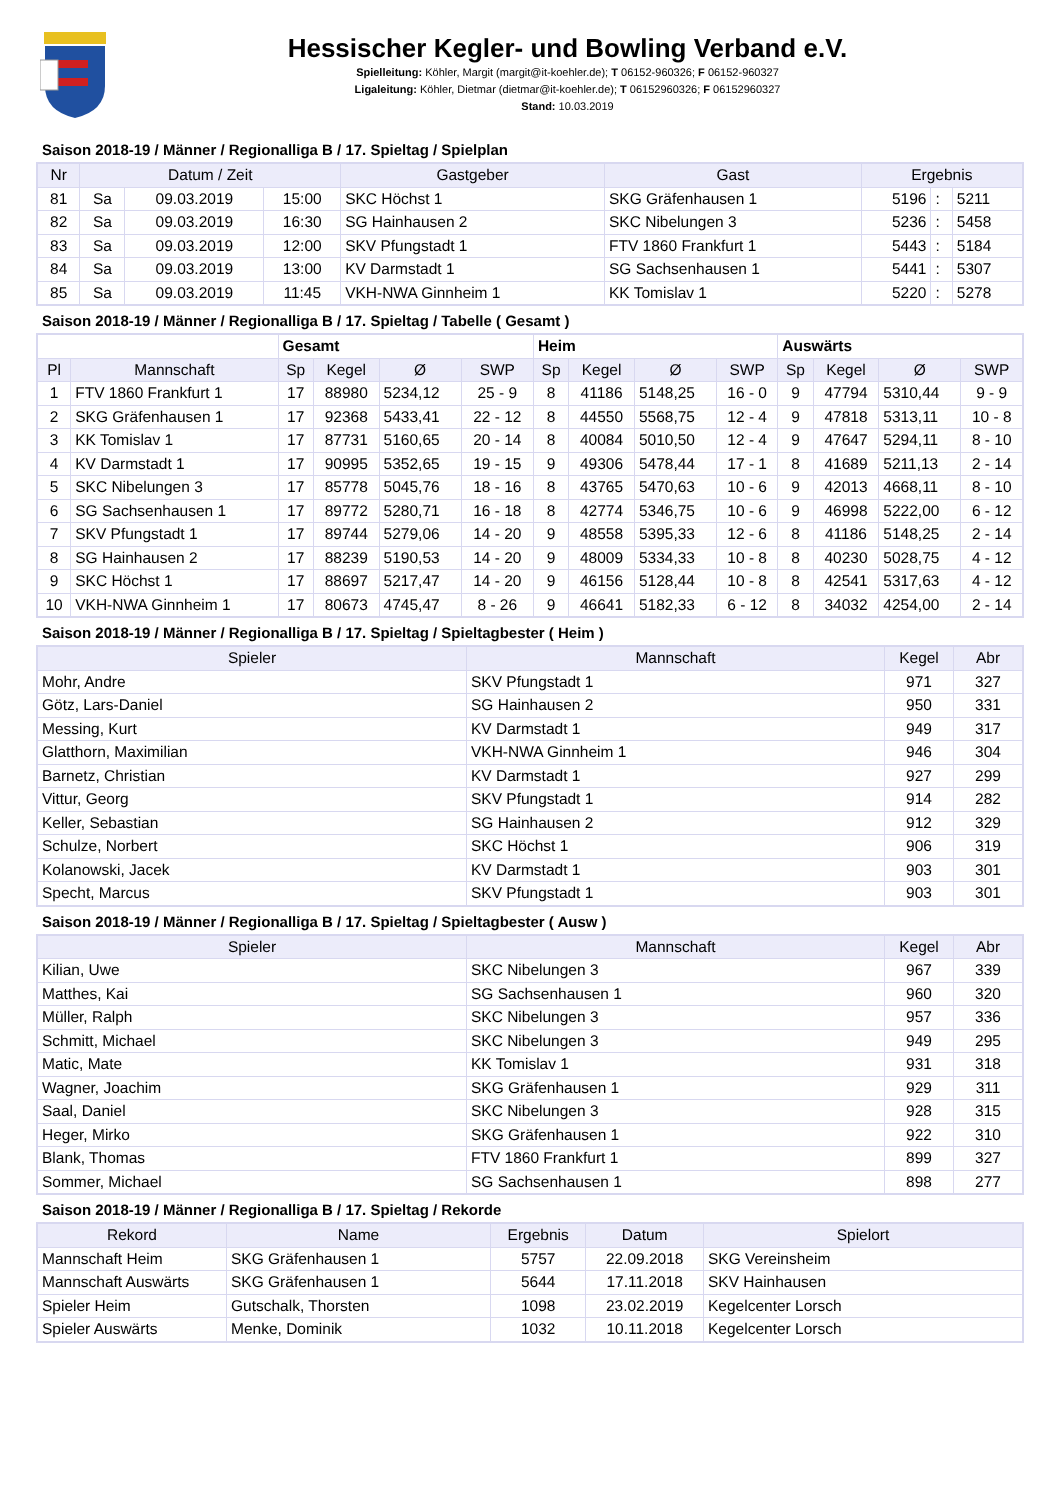Hessischer Kegler- und Bowling Verband e.V.
Spielleitung: Köhler, Margit (margit@it-koehler.de); T 06152-960326; F 06152-960327
Ligaleitung: Köhler, Dietmar (dietmar@it-koehler.de); T 06152960326; F 06152960327
Stand: 10.03.2019
Saison 2018-19 / Männer / Regionalliga B / 17. Spieltag / Spielplan
| Nr | Datum / Zeit | | | Gastgeber | Gast | Ergebnis | | |
| --- | --- | --- | --- | --- | --- | --- | --- | --- |
| 81 | Sa | 09.03.2019 | 15:00 | SKC Höchst 1 | SKG Gräfenhausen 1 | 5196 | : | 5211 |
| 82 | Sa | 09.03.2019 | 16:30 | SG Hainhausen 2 | SKC Nibelungen 3 | 5236 | : | 5458 |
| 83 | Sa | 09.03.2019 | 12:00 | SKV Pfungstadt 1 | FTV 1860 Frankfurt 1 | 5443 | : | 5184 |
| 84 | Sa | 09.03.2019 | 13:00 | KV Darmstadt 1 | SG Sachsenhausen 1 | 5441 | : | 5307 |
| 85 | Sa | 09.03.2019 | 11:45 | VKH-NWA Ginnheim 1 | KK Tomislav 1 | 5220 | : | 5278 |
Saison 2018-19 / Männer / Regionalliga B / 17. Spieltag / Tabelle ( Gesamt )
| | | Gesamt | | | | Heim | | | | Auswärts | | | |
| Pl | Mannschaft | Sp | Kegel | Ø | SWP | Sp | Kegel | Ø | SWP | Sp | Kegel | Ø | SWP |
| 1 | FTV 1860 Frankfurt 1 | 17 | 88980 | 5234,12 | 25 - 9 | 8 | 41186 | 5148,25 | 16 - 0 | 9 | 47794 | 5310,44 | 9 - 9 |
| 2 | SKG Gräfenhausen 1 | 17 | 92368 | 5433,41 | 22 - 12 | 8 | 44550 | 5568,75 | 12 - 4 | 9 | 47818 | 5313,11 | 10 - 8 |
| 3 | KK Tomislav 1 | 17 | 87731 | 5160,65 | 20 - 14 | 8 | 40084 | 5010,50 | 12 - 4 | 9 | 47647 | 5294,11 | 8 - 10 |
| 4 | KV Darmstadt 1 | 17 | 90995 | 5352,65 | 19 - 15 | 9 | 49306 | 5478,44 | 17 - 1 | 8 | 41689 | 5211,13 | 2 - 14 |
| 5 | SKC Nibelungen 3 | 17 | 85778 | 5045,76 | 18 - 16 | 8 | 43765 | 5470,63 | 10 - 6 | 9 | 42013 | 4668,11 | 8 - 10 |
| 6 | SG Sachsenhausen 1 | 17 | 89772 | 5280,71 | 16 - 18 | 8 | 42774 | 5346,75 | 10 - 6 | 9 | 46998 | 5222,00 | 6 - 12 |
| 7 | SKV Pfungstadt 1 | 17 | 89744 | 5279,06 | 14 - 20 | 9 | 48558 | 5395,33 | 12 - 6 | 8 | 41186 | 5148,25 | 2 - 14 |
| 8 | SG Hainhausen 2 | 17 | 88239 | 5190,53 | 14 - 20 | 9 | 48009 | 5334,33 | 10 - 8 | 8 | 40230 | 5028,75 | 4 - 12 |
| 9 | SKC Höchst 1 | 17 | 88697 | 5217,47 | 14 - 20 | 9 | 46156 | 5128,44 | 10 - 8 | 8 | 42541 | 5317,63 | 4 - 12 |
| 10 | VKH-NWA Ginnheim 1 | 17 | 80673 | 4745,47 | 8 - 26 | 9 | 46641 | 5182,33 | 6 - 12 | 8 | 34032 | 4254,00 | 2 - 14 |
Saison 2018-19 / Männer / Regionalliga B / 17. Spieltag / Spieltagbester ( Heim )
| Spieler | Mannschaft | Kegel | Abr |
| --- | --- | --- | --- |
| Mohr, Andre | SKV Pfungstadt 1 | 971 | 327 |
| Götz, Lars-Daniel | SG Hainhausen 2 | 950 | 331 |
| Messing, Kurt | KV Darmstadt 1 | 949 | 317 |
| Glatthorn, Maximilian | VKH-NWA Ginnheim 1 | 946 | 304 |
| Barnetz, Christian | KV Darmstadt 1 | 927 | 299 |
| Vittur, Georg | SKV Pfungstadt 1 | 914 | 282 |
| Keller, Sebastian | SG Hainhausen 2 | 912 | 329 |
| Schulze, Norbert | SKC Höchst 1 | 906 | 319 |
| Kolanowski, Jacek | KV Darmstadt 1 | 903 | 301 |
| Specht, Marcus | SKV Pfungstadt 1 | 903 | 301 |
Saison 2018-19 / Männer / Regionalliga B / 17. Spieltag / Spieltagbester ( Ausw )
| Spieler | Mannschaft | Kegel | Abr |
| --- | --- | --- | --- |
| Kilian, Uwe | SKC Nibelungen 3 | 967 | 339 |
| Matthes, Kai | SG Sachsenhausen 1 | 960 | 320 |
| Müller, Ralph | SKC Nibelungen 3 | 957 | 336 |
| Schmitt, Michael | SKC Nibelungen 3 | 949 | 295 |
| Matic, Mate | KK Tomislav 1 | 931 | 318 |
| Wagner, Joachim | SKG Gräfenhausen 1 | 929 | 311 |
| Saal, Daniel | SKC Nibelungen 3 | 928 | 315 |
| Heger, Mirko | SKG Gräfenhausen 1 | 922 | 310 |
| Blank, Thomas | FTV 1860 Frankfurt 1 | 899 | 327 |
| Sommer, Michael | SG Sachsenhausen 1 | 898 | 277 |
Saison 2018-19 / Männer / Regionalliga B / 17. Spieltag / Rekorde
| Rekord | Name | Ergebnis | Datum | Spielort |
| --- | --- | --- | --- | --- |
| Mannschaft Heim | SKG Gräfenhausen 1 | 5757 | 22.09.2018 | SKG Vereinsheim |
| Mannschaft Auswärts | SKG Gräfenhausen 1 | 5644 | 17.11.2018 | SKV Hainhausen |
| Spieler Heim | Gutschalk, Thorsten | 1098 | 23.02.2019 | Kegelcenter Lorsch |
| Spieler Auswärts | Menke, Dominik | 1032 | 10.11.2018 | Kegelcenter Lorsch |